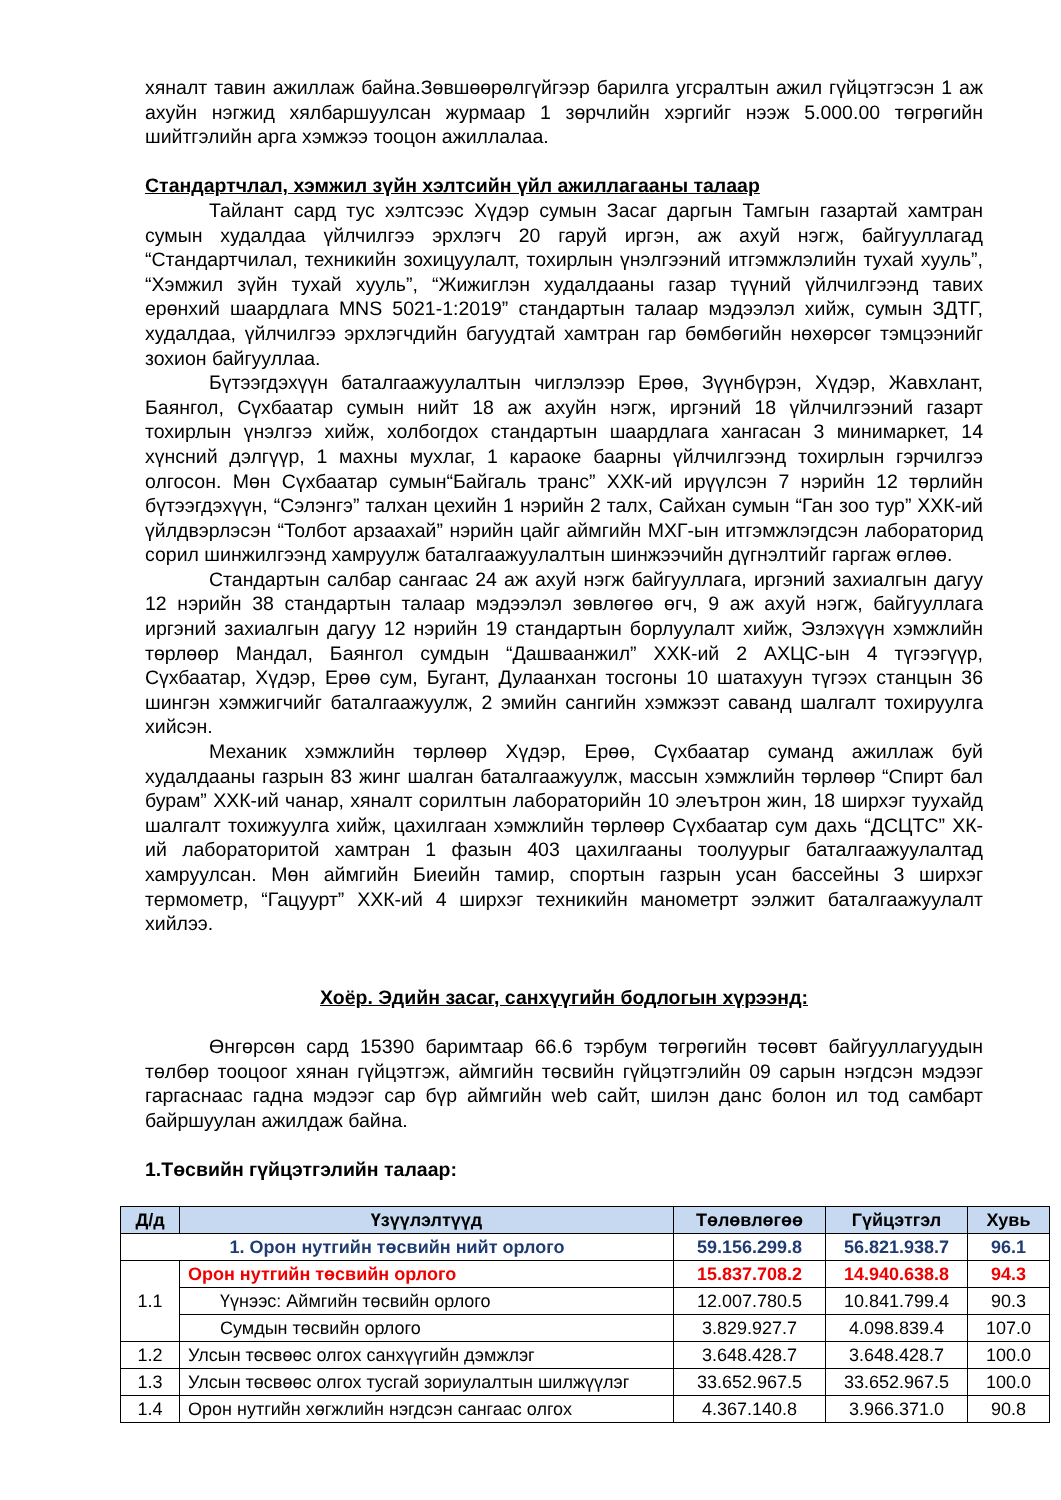хяналт тавин ажиллаж байна.Зөвшөөрөлгүйгээр барилга угсралтын ажил гүйцэтгэсэн 1 аж ахуйн нэгжид хялбаршуулсан журмаар 1 зөрчлийн хэргийг нээж 5.000.00 төгрөгийн шийтгэлийн арга хэмжээ тооцон ажиллалаа.
Стандартчлал, хэмжил зүйн хэлтсийн үйл ажиллагааны талаар
Тайлант сард тус хэлтсээс Хүдэр сумын Засаг даргын Тамгын газартай хамтран сумын худалдаа үйлчилгээ эрхлэгч 20 гаруй иргэн, аж ахуй нэгж, байгууллагад “Стандартчилал, техникийн зохицуулалт, тохирлын үнэлгээний итгэмжлэлийн тухай хууль”, “Хэмжил зүйн тухай хууль”, “Жижиглэн худалдааны газар түүний үйлчилгээнд тавих ерөнхий шаардлага MNS 5021-1:2019” стандартын талаар мэдээлэл хийж, сумын ЗДТГ, худалдаа, үйлчилгээ эрхлэгчдийн багуудтай хамтран гар бөмбөгийн нөхөрсөг тэмцээнийг зохион байгууллаа.
Бүтээгдэхүүн баталгаажуулалтын чиглэлээр Ерөө, Зүүнбүрэн, Хүдэр, Жавхлант, Баянгол, Сүхбаатар сумын нийт 18 аж ахуйн нэгж, иргэний 18 үйлчилгээний газарт тохирлын үнэлгээ хийж, холбогдох стандартын шаардлага хангасан 3 минимаркет, 14 хүнсний дэлгүүр, 1 махны мухлаг, 1 караоке баарны үйлчилгээнд тохирлын гэрчилгээ олгосон. Мөн Сүхбаатар сумын“Байгаль транс” ХХК-ий ирүүлсэн 7 нэрийн 12 төрлийн бүтээгдэхүүн, “Сэлэнгэ” талхан цехийн 1 нэрийн 2 талх, Сайхан сумын “Ган зоо тур” ХХК-ий үйлдвэрлэсэн “Толбот арзаахай” нэрийн цайг аймгийн МХГ-ын итгэмжлэгдсэн лабораторид сорил шинжилгээнд хамруулж баталгаажуулалтын шинжээчийн дүгнэлтийг гаргаж өглөө.
Стандартын салбар сангаас 24 аж ахуй нэгж байгууллага, иргэний захиалгын дагуу 12 нэрийн 38 стандартын талаар мэдээлэл зөвлөгөө өгч, 9 аж ахуй нэгж, байгууллага иргэний захиалгын дагуу 12 нэрийн 19 стандартын борлуулалт хийж, Эзлэхүүн хэмжлийн төрлөөр Мандал, Баянгол сумдын “Дашваанжил” ХХК-ий 2 АХЦС-ын 4 түгээгүүр, Сүхбаатар, Хүдэр, Ерөө сум, Бугант, Дулаанхан тосгоны 10 шатахуун түгээх станцын 36 шингэн хэмжигчийг баталгаажуулж, 2 эмийн сангийн хэмжээт саванд шалгалт тохируулга хийсэн.
Механик хэмжлийн төрлөөр Хүдэр, Ерөө, Сүхбаатар суманд ажиллаж буй худалдааны газрын 83 жинг шалган баталгаажуулж, массын хэмжлийн төрлөөр “Спирт бал бурам” ХХК-ий чанар, хяналт сорилтын лабораторийн 10 элеътрон жин, 18 ширхэг туухайд шалгалт тохижуулга хийж, цахилгаан хэмжлийн төрлөөр Сүхбаатар сум дахь “ДСЦТС” ХК-ий лабораторитой хамтран 1 фазын 403 цахилгааны тоолуурыг баталгаажуулалтад хамруулсан. Мөн аймгийн Биеийн тамир, спортын газрын усан бассейны 3 ширхэг термометр, “Гацуурт” ХХК-ий 4 ширхэг техникийн манометрт ээлжит баталгаажуулалт хийлээ.
Хоёр. Эдийн засаг, санхүүгийн бодлогын хүрээнд:
Өнгөрсөн сард 15390 баримтаар 66.6 тэрбум төгрөгийн төсөвт байгууллагуудын төлбөр тооцоог хянан гүйцэтгэж, аймгийн төсвийн гүйцэтгэлийн 09 сарын нэгдсэн мэдээг гаргаснаас гадна мэдээг сар бүр аймгийн web сайт, шилэн данс болон ил тод самбарт байршуулан ажилдаж байна.
1.Төсвийн гүйцэтгэлийн талаар:
| Д/д | Үзүүлэлтүүд | Төлөвлөгөө | Гүйцэтгэл | Хувь |
| --- | --- | --- | --- | --- |
| 1. Орон нутгийн төсвийн нийт орлого | | 59.156.299.8 | 56.821.938.7 | 96.1 |
| 1.1 | Орон нутгийн төсвийн орлого | 15.837.708.2 | 14.940.638.8 | 94.3 |
| | Үүнээс: Аймгийн төсвийн орлого | 12.007.780.5 | 10.841.799.4 | 90.3 |
| | Сумдын төсвийн орлого | 3.829.927.7 | 4.098.839.4 | 107.0 |
| 1.2 | Улсын төсвөөс олгох санхүүгийн дэмжлэг | 3.648.428.7 | 3.648.428.7 | 100.0 |
| 1.3 | Улсын төсвөөс олгох тусгай зориулалтын шилжүүлэг | 33.652.967.5 | 33.652.967.5 | 100.0 |
| 1.4 | Орон нутгийн хөгжлийн нэгдсэн сангаас олгох | 4.367.140.8 | 3.966.371.0 | 90.8 |